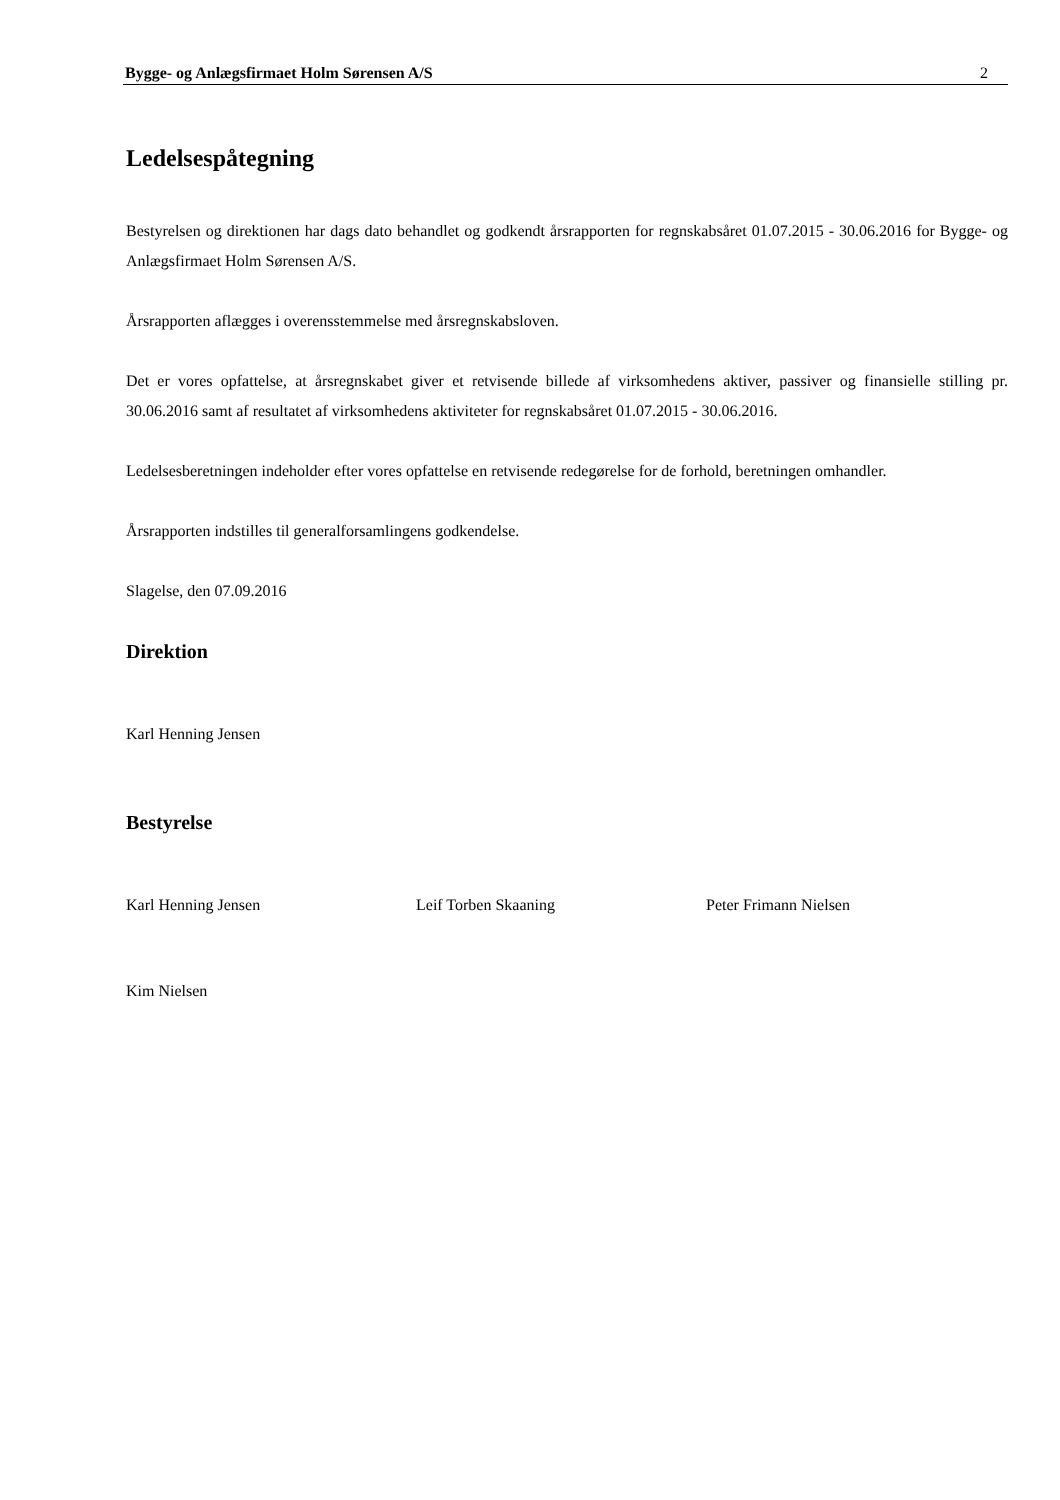Bygge- og Anlægsfirmaet Holm Sørensen A/S 2
Ledelsespåtegning
Bestyrelsen og direktionen har dags dato behandlet og godkendt årsrapporten for regnskabsåret 01.07.2015 - 30.06.2016 for Bygge- og Anlægsfirmaet Holm Sørensen A/S.
Årsrapporten aflægges i overensstemmelse med årsregnskabsloven.
Det er vores opfattelse, at årsregnskabet giver et retvisende billede af virksomhedens aktiver, passiver og finansielle stilling pr. 30.06.2016 samt af resultatet af virksomhedens aktiviteter for regnskabsåret 01.07.2015 - 30.06.2016.
Ledelsesberetningen indeholder efter vores opfattelse en retvisende redegørelse for de forhold, beretningen omhandler.
Årsrapporten indstilles til generalforsamlingens godkendelse.
Slagelse, den 07.09.2016
Direktion
Karl Henning Jensen
Bestyrelse
Karl Henning Jensen Leif Torben Skaaning Peter Frimann Nielsen
Kim Nielsen